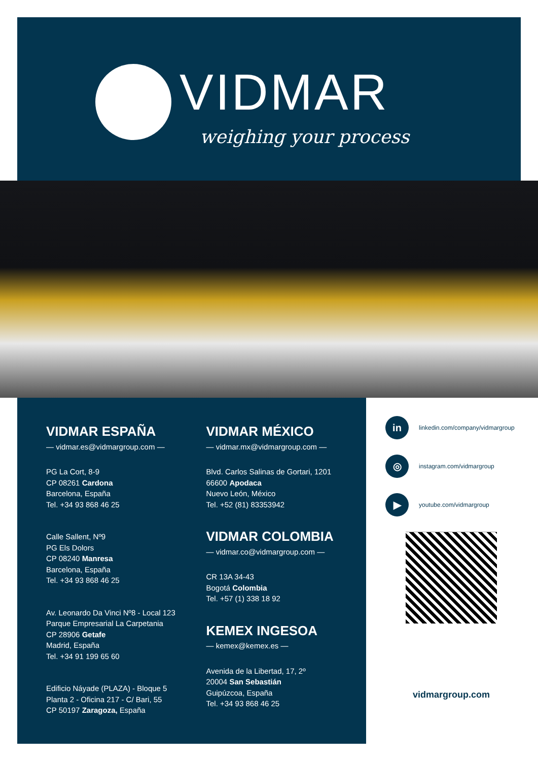VIDMAR
weighing your process
VIDMAR ESPAÑA
— vidmar.es@vidmargroup.com —
PG La Cort, 8-9
CP 08261 Cardona
Barcelona, España
Tel. +34 93 868 46 25
Calle Sallent, Nº9
PG Els Dolors
CP 08240 Manresa
Barcelona, España
Tel. +34 93 868 46 25
Av. Leonardo Da Vinci Nº8 - Local 123
Parque Empresarial La Carpetania
CP 28906 Getafe
Madrid, España
Tel. +34 91 199 65 60
Edificio Náyade (PLAZA) - Bloque 5
Planta 2 - Oficina 217 - C/ Bari, 55
CP 50197 Zaragoza, España
VIDMAR MÉXICO
— vidmar.mx@vidmargroup.com —
Blvd. Carlos Salinas de Gortari, 1201
66600 Apodaca
Nuevo León, México
Tel. +52 (81) 83353942
VIDMAR COLOMBIA
— vidmar.co@vidmargroup.com —
CR 13A 34-43
Bogotá Colombia
Tel. +57 (1) 338 18 92
KEMEX INGESOA
— kemex@kemex.es —
Avenida de la Libertad, 17, 2º
20004 San Sebastián
Guipúzcoa, España
Tel. +34 93 868 46 25
in
linkedin.com/company/vidmargroup
◎
instagram.com/vidmargroup
▶
youtube.com/vidmargroup
vidmargroup.com